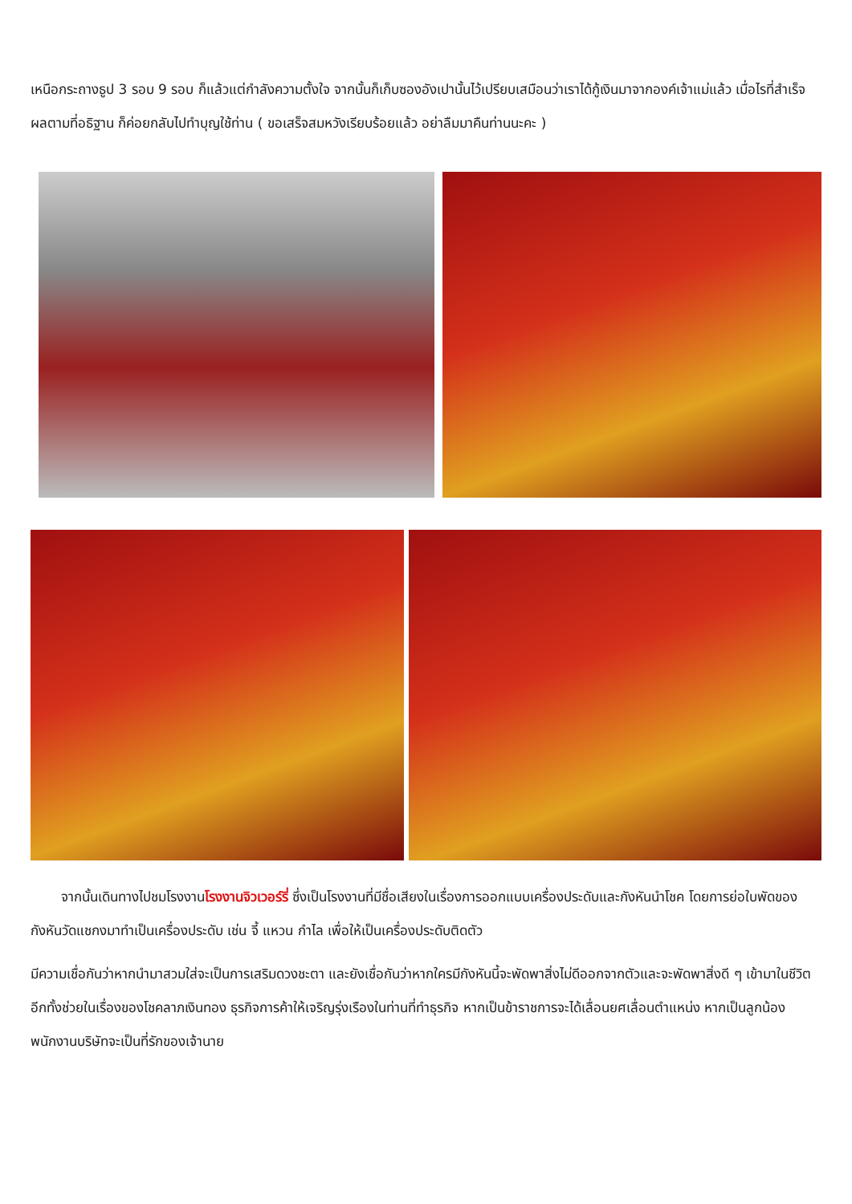เหนือกระถางธูป 3 รอบ 9 รอบ ก็แล้วแต่กำลังความตั้งใจ จากนั้นก็เก็บซองอังเปานั้นไว้เปรียบเสมือนว่าเราได้กู้เงินมาจากองค์เจ้าแม่แล้ว เมื่อไรที่สำเร็จผลตามที่อธิฐาน ก็ค่อยกลับไปทำบุญใช้ท่าน ( ขอเสร็จสมหวังเรียบร้อยแล้ว อย่าลืมมาคืนท่านนะคะ )
จากนั้นเดินทางไปชมโรงงานโรงงานจิวเวอร์รี่ ซึ่งเป็นโรงงานที่มีชื่อเสียงในเรื่องการออกแบบเครื่องประดับและกังหันนำโชค โดยการย่อใบพัดของกังหันวัดแชกงมาทำเป็นเครื่องประดับ เช่น จี้ แหวน กำไล เพื่อให้เป็นเครื่องประดับติดตัว
มีความเชื่อกันว่าหากนำมาสวมใส่จะเป็นการเสริมดวงชะตา และยังเชื่อกันว่าหากใครมีกังหันนี้จะพัดพาสิ่งไม่ดีออกจากตัวและจะพัดพาสิ่งดี ๆ เข้ามาในชีวิต อีกทั้งช่วยในเรื่องของโชคลาภเงินทอง ธุรกิจการค้าให้เจริญรุ่งเรืองในท่านที่ทำธุรกิจ หากเป็นข้าราชการจะได้เลื่อนยศเลื่อนตำแหน่ง หากเป็นลูกน้องพนักงานบริษัทจะเป็นที่รักของเจ้านาย